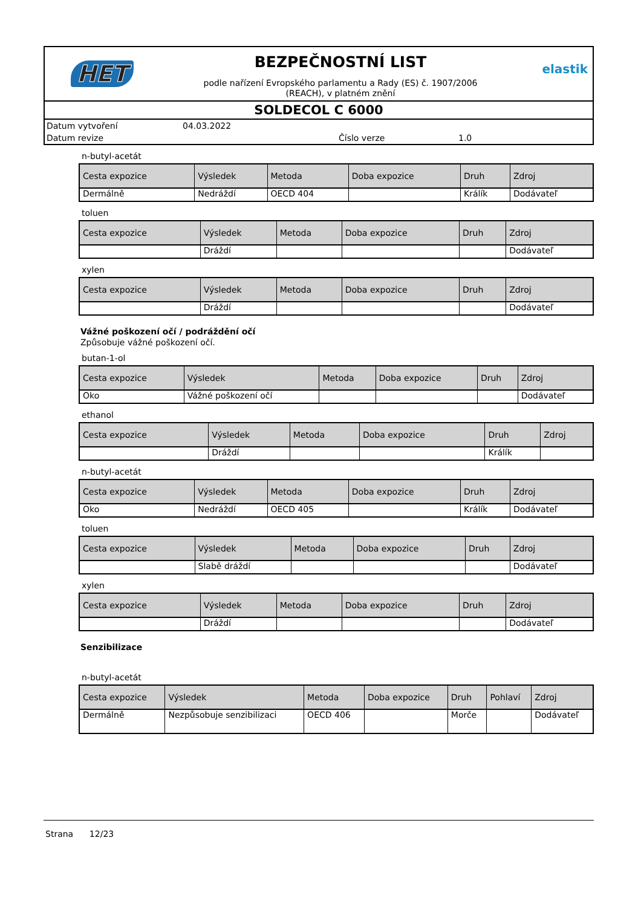HET
BEZPEČNOSTNÍ LIST
podle nařízení Evropského parlamentu a Rady (ES) č. 1907/2006
(REACH), v platném znění
elastik
SOLDECOL C 6000
Datum vytvoření 04.03.2022 Datum revize Číslo verze 1.0
n-butyl-acetát
| Cesta expozice | Výsledek | Metoda | Doba expozice | Druh | Zdroj |
| --- | --- | --- | --- | --- | --- |
| Dermálně | Nedráždí | OECD 404 | | Králík | Dodávateľ |
toluen
| Cesta expozice | Výsledek | Metoda | Doba expozice | Druh | Zdroj |
| --- | --- | --- | --- | --- | --- |
| | Dráždí | | | | Dodávateľ |
xylen
| Cesta expozice | Výsledek | Metoda | Doba expozice | Druh | Zdroj |
| --- | --- | --- | --- | --- | --- |
| | Dráždí | | | | Dodávateľ |
Vážné poškození očí / podráždění očí
Způsobuje vážné poškození očí.
butan-1-ol
| Cesta expozice | Výsledek | Metoda | Doba expozice | Druh | Zdroj |
| --- | --- | --- | --- | --- | --- |
| Oko | Vážné poškození očí | | | | Dodávateľ |
ethanol
| Cesta expozice | Výsledek | Metoda | Doba expozice | Druh | Zdroj |
| --- | --- | --- | --- | --- | --- |
| | Dráždí | | | Králík | |
n-butyl-acetát
| Cesta expozice | Výsledek | Metoda | Doba expozice | Druh | Zdroj |
| --- | --- | --- | --- | --- | --- |
| Oko | Nedráždí | OECD 405 | | Králík | Dodávateľ |
toluen
| Cesta expozice | Výsledek | Metoda | Doba expozice | Druh | Zdroj |
| --- | --- | --- | --- | --- | --- |
| | Slabě dráždí | | | | Dodávateľ |
xylen
| Cesta expozice | Výsledek | Metoda | Doba expozice | Druh | Zdroj |
| --- | --- | --- | --- | --- | --- |
| | Dráždí | | | | Dodávateľ |
Senzibilizace
n-butyl-acetát
| Cesta expozice | Výsledek | Metoda | Doba expozice | Druh | Pohlaví | Zdroj |
| --- | --- | --- | --- | --- | --- | --- |
| Dermálně | Nezpůsobuje senzibilizaci | OECD 406 | | Morče | | Dodávateľ |
Strana 12/23